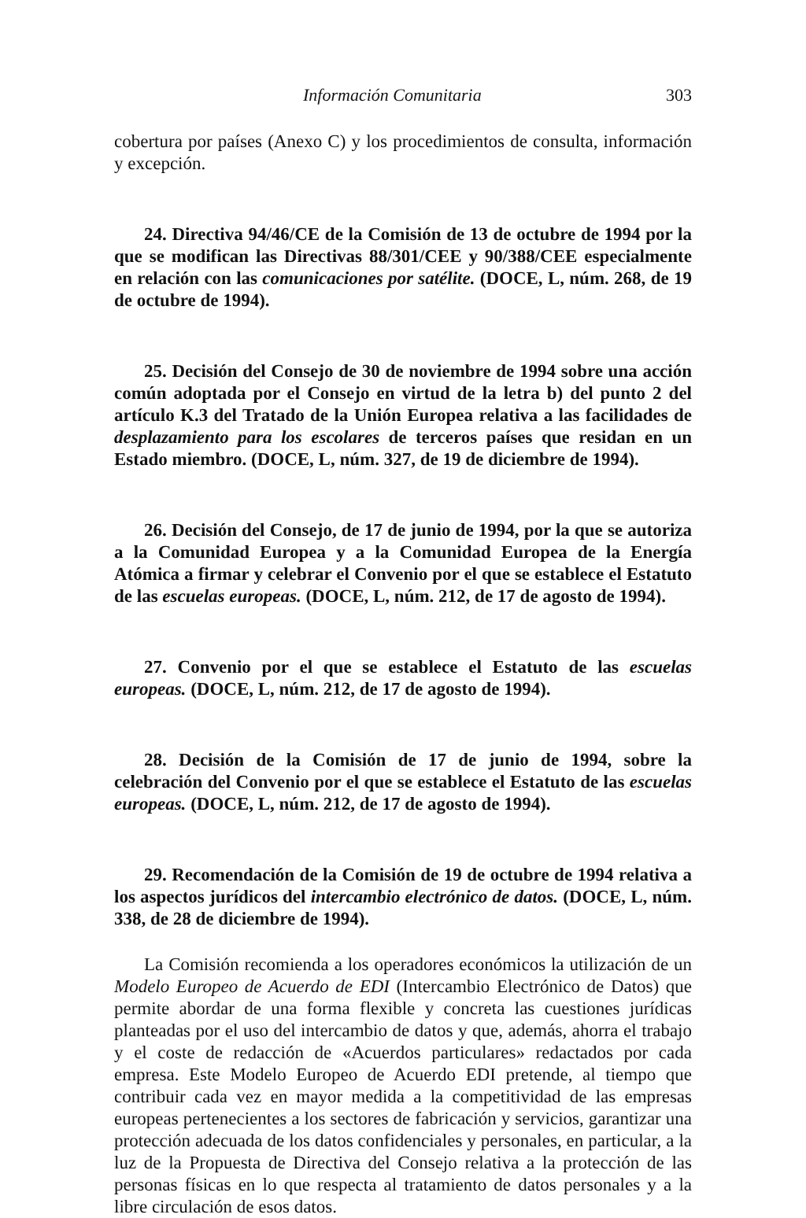Información Comunitaria 303
cobertura por países (Anexo C) y los procedimientos de consulta, información y excepción.
24. Directiva 94/46/CE de la Comisión de 13 de octubre de 1994 por la que se modifican las Directivas 88/301/CEE y 90/388/CEE especialmente en relación con las comunicaciones por satélite. (DOCE, L, núm. 268, de 19 de octubre de 1994).
25. Decisión del Consejo de 30 de noviembre de 1994 sobre una acción común adoptada por el Consejo en virtud de la letra b) del punto 2 del artículo K.3 del Tratado de la Unión Europea relativa a las facilidades de desplazamiento para los escolares de terceros países que residan en un Estado miembro. (DOCE, L, núm. 327, de 19 de diciembre de 1994).
26. Decisión del Consejo, de 17 de junio de 1994, por la que se autoriza a la Comunidad Europea y a la Comunidad Europea de la Energía Atómica a firmar y celebrar el Convenio por el que se establece el Estatuto de las escuelas europeas. (DOCE, L, núm. 212, de 17 de agosto de 1994).
27. Convenio por el que se establece el Estatuto de las escuelas europeas. (DOCE, L, núm. 212, de 17 de agosto de 1994).
28. Decisión de la Comisión de 17 de junio de 1994, sobre la celebración del Convenio por el que se establece el Estatuto de las escuelas europeas. (DOCE, L, núm. 212, de 17 de agosto de 1994).
29. Recomendación de la Comisión de 19 de octubre de 1994 relativa a los aspectos jurídicos del intercambio electrónico de datos. (DOCE, L, núm. 338, de 28 de diciembre de 1994).
La Comisión recomienda a los operadores económicos la utilización de un Modelo Europeo de Acuerdo de EDI (Intercambio Electrónico de Datos) que permite abordar de una forma flexible y concreta las cuestiones jurídicas planteadas por el uso del intercambio de datos y que, además, ahorra el trabajo y el coste de redacción de «Acuerdos particulares» redactados por cada empresa. Este Modelo Europeo de Acuerdo EDI pretende, al tiempo que contribuir cada vez en mayor medida a la competitividad de las empresas europeas pertenecientes a los sectores de fabricación y servicios, garantizar una protección adecuada de los datos confidenciales y personales, en particular, a la luz de la Propuesta de Directiva del Consejo relativa a la protección de las personas físicas en lo que respecta al tratamiento de datos personales y a la libre circulación de esos datos.